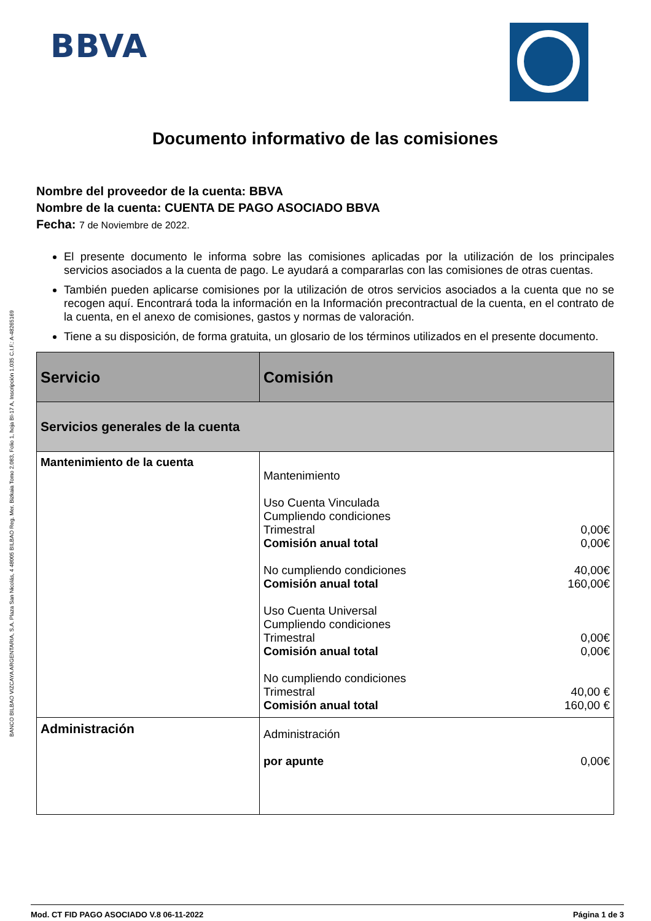BBVA
BANCO BILBAO VIZCAYA ARGENTARIA, S.A. Plaza San Nicolás, 4 48005 BILBAO Reg. Mer. Bizkaia Tomo 2.083, Folio 1, hoja BI-17 A, Inscripción 1.035 C.I.F.: A-48265169
Documento informativo de las comisiones
Nombre del proveedor de la cuenta: BBVA
Nombre de la cuenta: CUENTA DE PAGO ASOCIADO BBVA
Fecha: 7 de Noviembre de 2022.
El presente documento le informa sobre las comisiones aplicadas por la utilización de los principales servicios asociados a la cuenta de pago. Le ayudará a compararlas con las comisiones de otras cuentas.
También pueden aplicarse comisiones por la utilización de otros servicios asociados a la cuenta que no se recogen aquí. Encontrará toda la información en la Información precontractual de la cuenta, en el contrato de la cuenta, en el anexo de comisiones, gastos y normas de valoración.
Tiene a su disposición, de forma gratuita, un glosario de los términos utilizados en el presente documento.
| Servicio | Comisión |
| --- | --- |
| Servicios generales de la cuenta | |
| Mantenimiento de la cuenta | Mantenimiento Uso Cuenta Vinculada Cumpliendo condiciones Trimestral 0,00€ Comisión anual total 0,00€ No cumpliendo condiciones 40,00€ Comisión anual total 160,00€ Uso Cuenta Universal Cumpliendo condiciones Trimestral 0,00€ Comisión anual total 0,00€ No cumpliendo condiciones Trimestral 40,00 € Comisión anual total 160,00 € |
| Administración | Administración por apunte 0,00€ |
Mod. CT FID PAGO ASOCIADO V.8 06-11-2022 Página 1 de 3